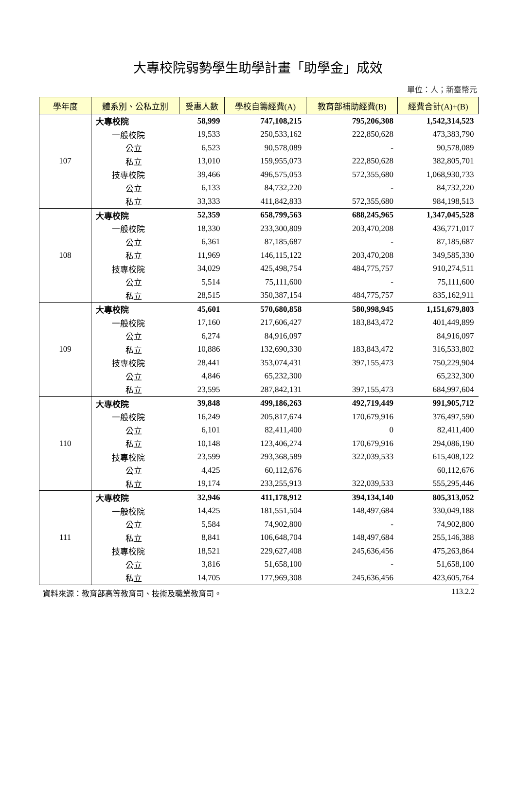大專校院弱勢學生助學計畫「助學金」成效
單位：人；新臺幣元
| 學年度 | 體系別、公私立別 | 受惠人數 | 學校自籌經費(A) | 教育部補助經費(B) | 經費合計(A)+(B) |
| --- | --- | --- | --- | --- | --- |
| 107 | 大專校院 | 58,999 | 747,108,215 | 795,206,308 | 1,542,314,523 |
| | 一般校院 | 19,533 | 250,533,162 | 222,850,628 | 473,383,790 |
| | 公立 | 6,523 | 90,578,089 | - | 90,578,089 |
| | 私立 | 13,010 | 159,955,073 | 222,850,628 | 382,805,701 |
| | 技專校院 | 39,466 | 496,575,053 | 572,355,680 | 1,068,930,733 |
| | 公立 | 6,133 | 84,732,220 | - | 84,732,220 |
| | 私立 | 33,333 | 411,842,833 | 572,355,680 | 984,198,513 |
| 108 | 大專校院 | 52,359 | 658,799,563 | 688,245,965 | 1,347,045,528 |
| | 一般校院 | 18,330 | 233,300,809 | 203,470,208 | 436,771,017 |
| | 公立 | 6,361 | 87,185,687 | - | 87,185,687 |
| | 私立 | 11,969 | 146,115,122 | 203,470,208 | 349,585,330 |
| | 技專校院 | 34,029 | 425,498,754 | 484,775,757 | 910,274,511 |
| | 公立 | 5,514 | 75,111,600 | - | 75,111,600 |
| | 私立 | 28,515 | 350,387,154 | 484,775,757 | 835,162,911 |
| 109 | 大專校院 | 45,601 | 570,680,858 | 580,998,945 | 1,151,679,803 |
| | 一般校院 | 17,160 | 217,606,427 | 183,843,472 | 401,449,899 |
| | 公立 | 6,274 | 84,916,097 | | 84,916,097 |
| | 私立 | 10,886 | 132,690,330 | 183,843,472 | 316,533,802 |
| | 技專校院 | 28,441 | 353,074,431 | 397,155,473 | 750,229,904 |
| | 公立 | 4,846 | 65,232,300 | | 65,232,300 |
| | 私立 | 23,595 | 287,842,131 | 397,155,473 | 684,997,604 |
| 110 | 大專校院 | 39,848 | 499,186,263 | 492,719,449 | 991,905,712 |
| | 一般校院 | 16,249 | 205,817,674 | 170,679,916 | 376,497,590 |
| | 公立 | 6,101 | 82,411,400 | 0 | 82,411,400 |
| | 私立 | 10,148 | 123,406,274 | 170,679,916 | 294,086,190 |
| | 技專校院 | 23,599 | 293,368,589 | 322,039,533 | 615,408,122 |
| | 公立 | 4,425 | 60,112,676 | | 60,112,676 |
| | 私立 | 19,174 | 233,255,913 | 322,039,533 | 555,295,446 |
| 111 | 大專校院 | 32,946 | 411,178,912 | 394,134,140 | 805,313,052 |
| | 一般校院 | 14,425 | 181,551,504 | 148,497,684 | 330,049,188 |
| | 公立 | 5,584 | 74,902,800 | - | 74,902,800 |
| | 私立 | 8,841 | 106,648,704 | 148,497,684 | 255,146,388 |
| | 技專校院 | 18,521 | 229,627,408 | 245,636,456 | 475,263,864 |
| | 公立 | 3,816 | 51,658,100 | - | 51,658,100 |
| | 私立 | 14,705 | 177,969,308 | 245,636,456 | 423,605,764 |
資料來源：教育部高等教育司、技術及職業教育司。 113.2.2